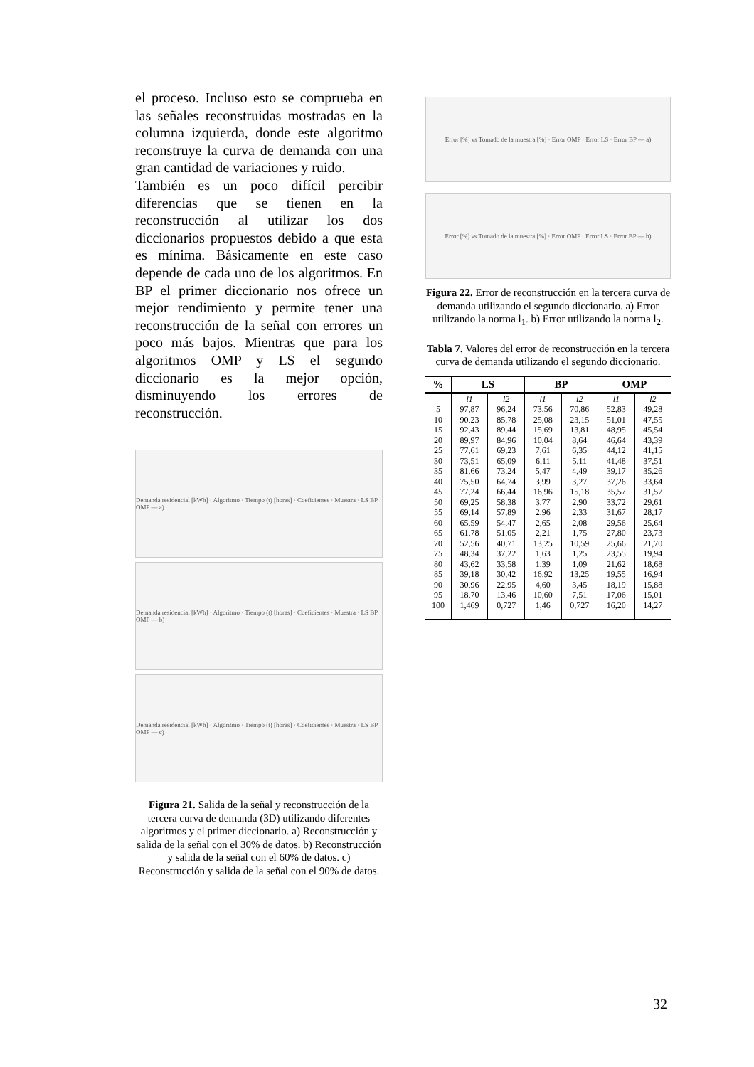el proceso. Incluso esto se comprueba en las señales reconstruidas mostradas en la columna izquierda, donde este algoritmo reconstruye la curva de demanda con una gran cantidad de variaciones y ruido.
También es un poco difícil percibir diferencias que se tienen en la reconstrucción al utilizar los dos diccionarios propuestos debido a que esta es mínima. Básicamente en este caso depende de cada uno de los algoritmos. En BP el primer diccionario nos ofrece un mejor rendimiento y permite tener una reconstrucción de la señal con errores un poco más bajos. Mientras que para los algoritmos OMP y LS el segundo diccionario es la mejor opción, disminuyendo los errores de reconstrucción.
Demanda residencial [kWh] · Algoritmo · Tiempo (t) [horas] · Coeficientes · Muestra · LS BP OMP — a)
Demanda residencial [kWh] · Algoritmo · Tiempo (t) [horas] · Coeficientes · Muestra · LS BP OMP — b)
Demanda residencial [kWh] · Algoritmo · Tiempo (t) [horas] · Coeficientes · Muestra · LS BP OMP — c)
Figura 21. Salida de la señal y reconstrucción de la tercera curva de demanda (3D) utilizando diferentes algoritmos y el primer diccionario. a) Reconstrucción y salida de la señal con el 30% de datos. b) Reconstrucción y salida de la señal con el 60% de datos. c) Reconstrucción y salida de la señal con el 90% de datos.
Error [%] vs Tomado de la muestra [%] · Error OMP · Error LS · Error BP — a)
Error [%] vs Tomado de la muestra [%] · Error OMP · Error LS · Error BP — b)
Figura 22. Error de reconstrucción en la tercera curva de demanda utilizando el segundo diccionario. a) Error utilizando la norma l<sub>1</sub>. b) Error utilizando la norma l<sub>2</sub>.
Tabla 7. Valores del error de reconstrucción en la tercera curva de demanda utilizando el segundo diccionario.
| % | LS | | BP | | OMP | |
| --- | --- | --- | --- | --- | --- | --- |
| | l1 | l2 | l1 | l2 | l1 | l2 |
| 5 | 97,87 | 96,24 | 73,56 | 70,86 | 52,83 | 49,28 |
| 10 | 90,23 | 85,78 | 25,08 | 23,15 | 51,01 | 47,55 |
| 15 | 92,43 | 89,44 | 15,69 | 13,81 | 48,95 | 45,54 |
| 20 | 89,97 | 84,96 | 10,04 | 8,64 | 46,64 | 43,39 |
| 25 | 77,61 | 69,23 | 7,61 | 6,35 | 44,12 | 41,15 |
| 30 | 73,51 | 65,09 | 6,11 | 5,11 | 41,48 | 37,51 |
| 35 | 81,66 | 73,24 | 5,47 | 4,49 | 39,17 | 35,26 |
| 40 | 75,50 | 64,74 | 3,99 | 3,27 | 37,26 | 33,64 |
| 45 | 77,24 | 66,44 | 16,96 | 15,18 | 35,57 | 31,57 |
| 50 | 69,25 | 58,38 | 3,77 | 2,90 | 33,72 | 29,61 |
| 55 | 69,14 | 57,89 | 2,96 | 2,33 | 31,67 | 28,17 |
| 60 | 65,59 | 54,47 | 2,65 | 2,08 | 29,56 | 25,64 |
| 65 | 61,78 | 51,05 | 2,21 | 1,75 | 27,80 | 23,73 |
| 70 | 52,56 | 40,71 | 13,25 | 10,59 | 25,66 | 21,70 |
| 75 | 48,34 | 37,22 | 1,63 | 1,25 | 23,55 | 19,94 |
| 80 | 43,62 | 33,58 | 1,39 | 1,09 | 21,62 | 18,68 |
| 85 | 39,18 | 30,42 | 16,92 | 13,25 | 19,55 | 16,94 |
| 90 | 30,96 | 22,95 | 4,60 | 3,45 | 18,19 | 15,88 |
| 95 | 18,70 | 13,46 | 10,60 | 7,51 | 17,06 | 15,01 |
| 100 | 1,469 | 0,727 | 1,46 | 0,727 | 16,20 | 14,27 |
32